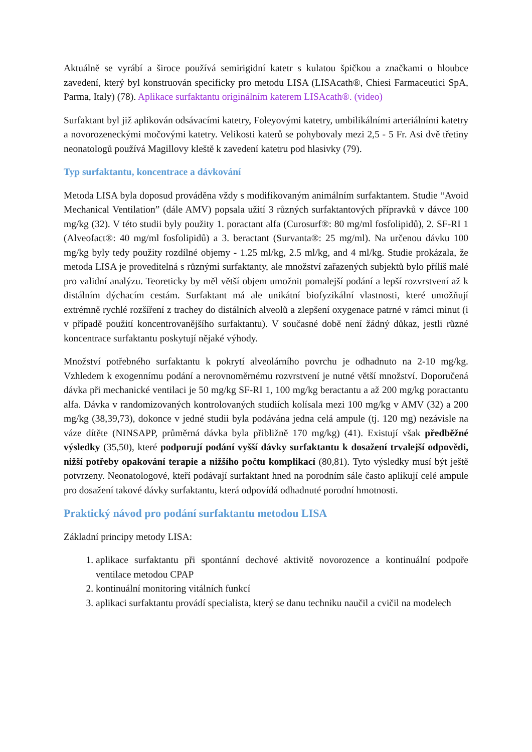Aktuálně se vyrábí a široce používá semirigidní katetr s kulatou špičkou a značkami o hloubce zavedení, který byl konstruován specificky pro metodu LISA (LISAcath®, Chiesi Farmaceutici SpA, Parma, Italy) (78). Aplikace surfaktantu originálním katerem LISAcath®. (video)
Surfaktant byl již aplikován odsávacími katetry, Foleyovými katetry, umbilikálními arteriálními katetry a novorozeneckými močovými katetry. Velikosti katerů se pohybovaly mezi 2,5 - 5 Fr. Asi dvě třetiny neonatologů používá Magillovy kleště k zavedení katetru pod hlasivky (79).
Typ surfaktantu, koncentrace a dávkování
Metoda LISA byla doposud prováděna vždy s modifikovaným animálním surfaktantem. Studie “Avoid Mechanical Ventilation” (dále AMV) popsala užití 3 různých surfaktantových přípravků v dávce 100 mg/kg (32). V této studii byly použity 1. poractant alfa (Curosurf®: 80 mg/ml fosfolipidů), 2. SF-RI 1 (Alveofact®: 40 mg/ml fosfolipidů) a 3. beractant (Survanta®: 25 mg/ml). Na určenou dávku 100 mg/kg byly tedy použity rozdílné objemy - 1.25 ml/kg, 2.5 ml/kg, and 4 ml/kg. Studie prokázala, že metoda LISA je proveditelná s různými surfaktanty, ale množství zařazených subjektů bylo příliš malé pro validní analýzu. Teoreticky by měl větší objem umožnit pomalejší podání a lepší rozvrstvení až k distálním dýchacím cestám. Surfaktant má ale unikátní biofyzikální vlastnosti, které umožňují extrémně rychlé rozšíření z trachey do distálních alveolů a zlepšení oxygenace patrné v rámci minut (i v případě použití koncentrovanějšího surfaktantu). V současné době není žádný důkaz, jestli různé koncentrace surfaktantu poskytují nějaké výhody.
Množství potřebného surfaktantu k pokrytí alveolárního povrchu je odhadnuto na 2-10 mg/kg. Vzhledem k exogennímu podání a nerovnoměrnému rozvrstvení je nutné větší množství. Doporučená dávka při mechanické ventilaci je 50 mg/kg SF-RI 1, 100 mg/kg beractantu a až 200 mg/kg poractantu alfa. Dávka v randomizovaných kontrolovaných studiích kolísala mezi 100 mg/kg v AMV (32) a 200 mg/kg (38,39,73), dokonce v jedné studii byla podávána jedna celá ampule (tj. 120 mg) nezávisle na váze dítěte (NINSAPP, průměrná dávka byla přibližně 170 mg/kg) (41). Existují však předběžné výsledky (35,50), které podporují podání vyšší dávky surfaktantu k dosažení trvalejší odpovědi, nižší potřeby opakování terapie a nižšího počtu komplikací (80,81). Tyto výsledky musí být ještě potvrzeny. Neonatologové, kteří podávají surfaktant hned na porodním sále často aplikují celé ampule pro dosažení takové dávky surfaktantu, která odpovídá odhadnuté porodní hmotnosti.
Praktický návod pro podání surfaktantu metodou LISA
Základní principy metody LISA:
1. aplikace surfaktantu při spontánní dechové aktivitě novorozence a kontinuální podpoře ventilace metodou CPAP
2. kontinuální monitoring vitálních funkcí
3. aplikaci surfaktantu provádí specialista, který se danu techniku naučil a cvičil na modelech